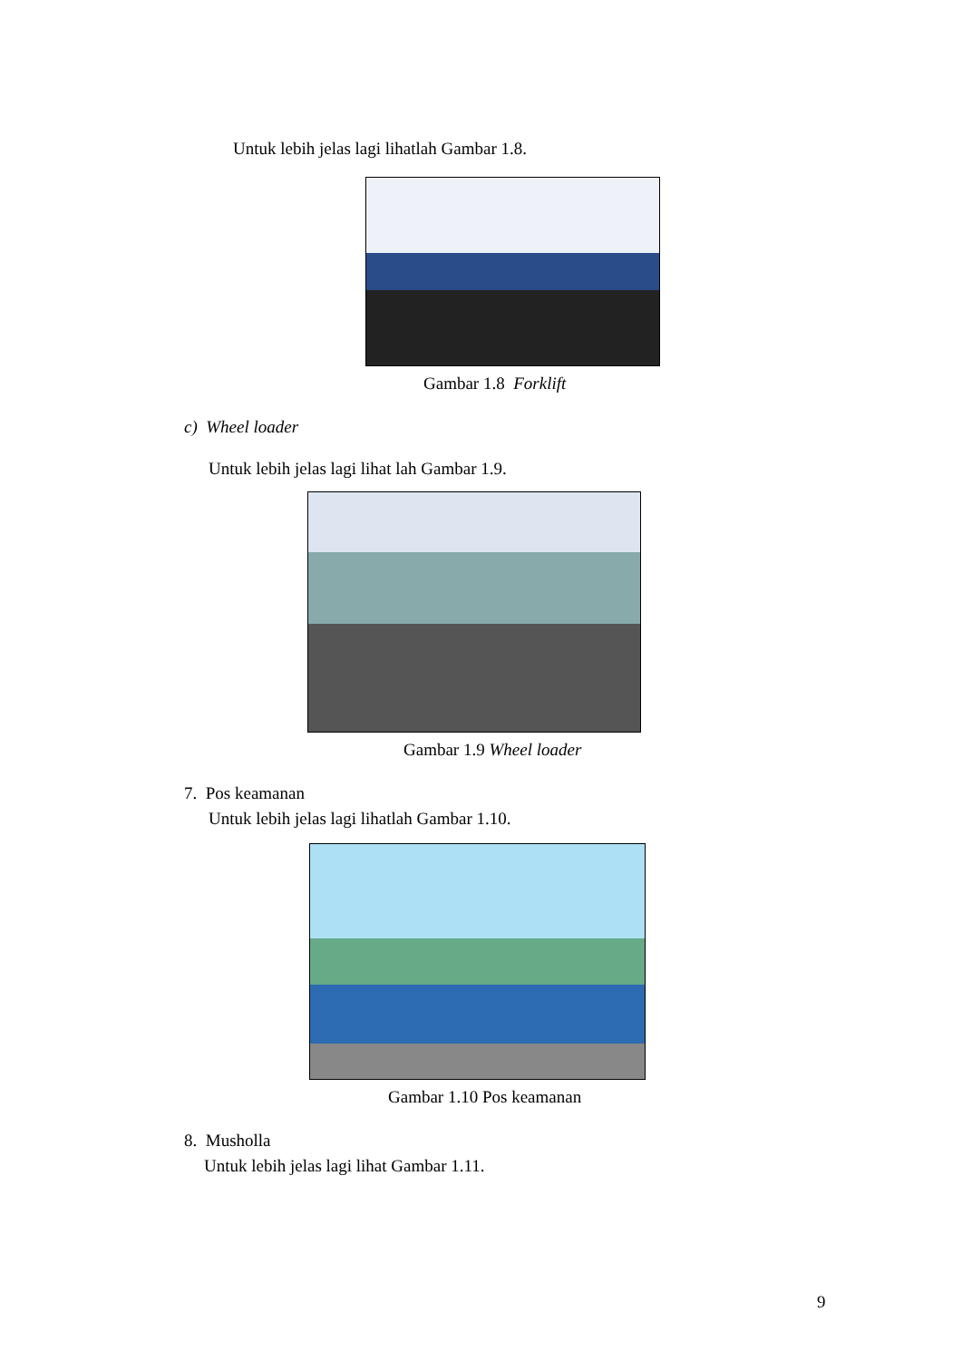Untuk lebih jelas lagi lihatlah Gambar 1.8.
Gambar 1.8 Forklift
c) Wheel loader
Untuk lebih jelas lagi lihat lah Gambar 1.9.
Gambar 1.9 Wheel loader
7. Pos keamanan
Untuk lebih jelas lagi lihatlah Gambar 1.10.
Gambar 1.10 Pos keamanan
8. Musholla
Untuk lebih jelas lagi lihat Gambar 1.11.
9